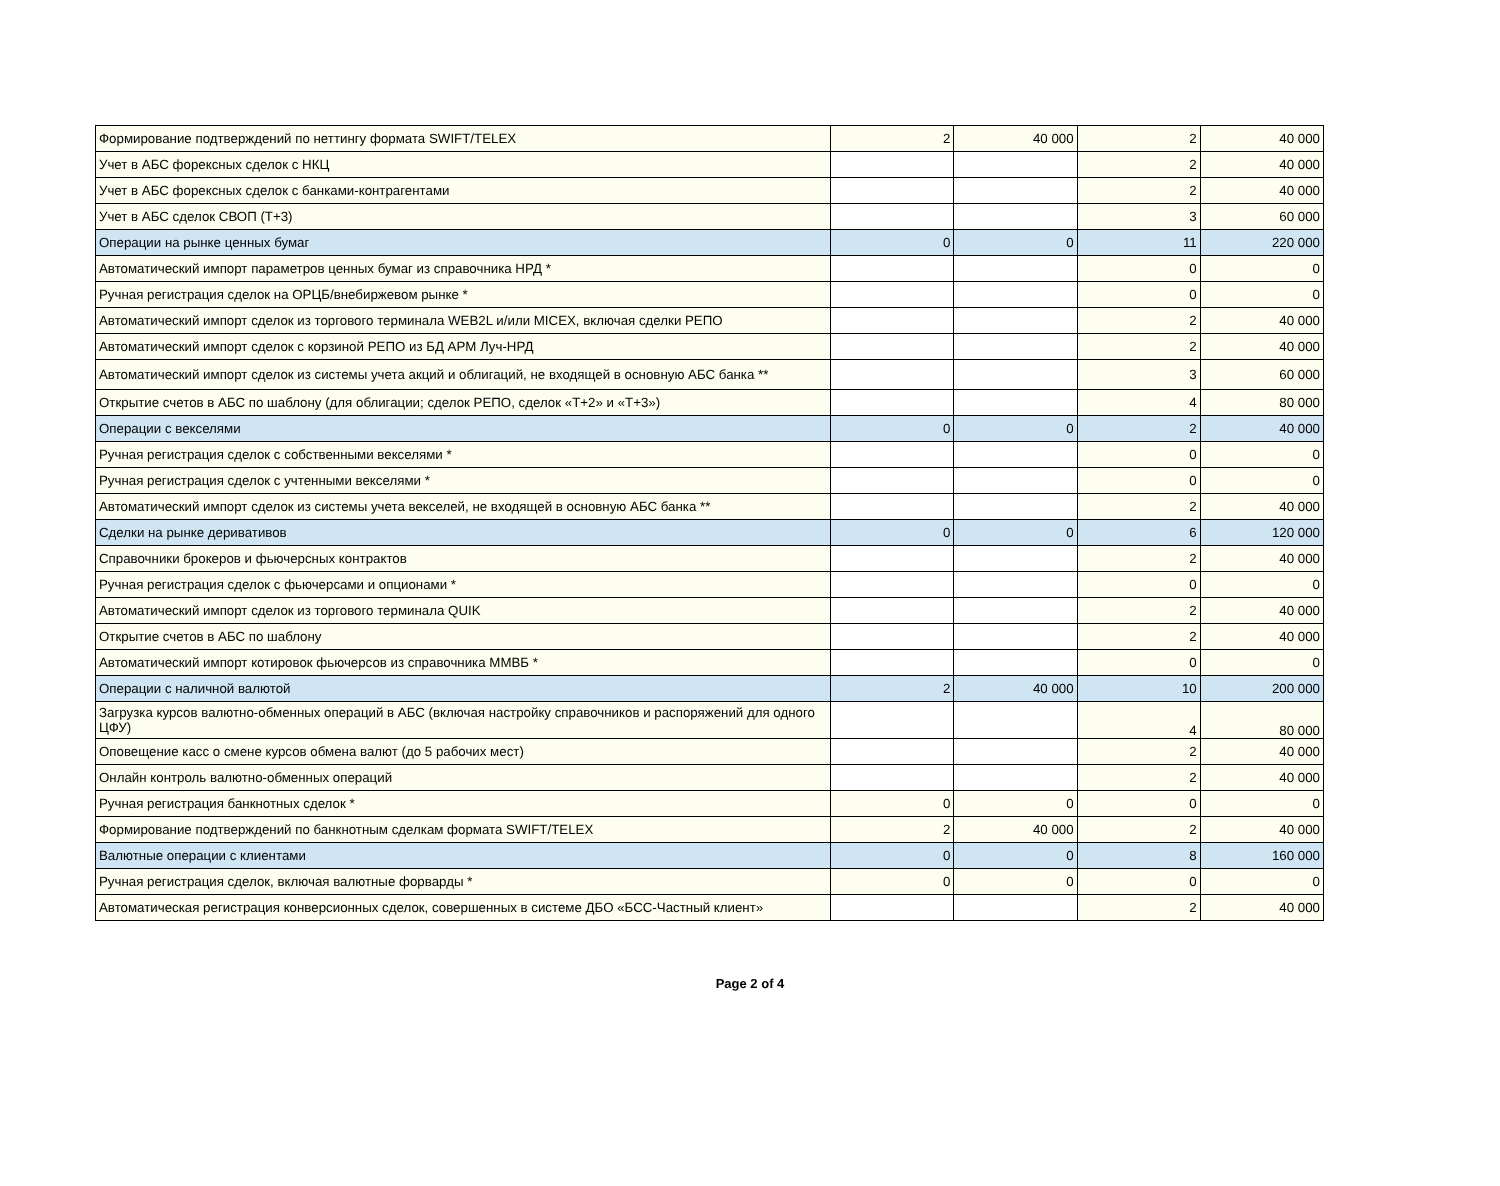| Формирование подтверждений по неттингу формата SWIFT/TELEX | 2 | 40 000 | 2 | 40 000 |
| Учет в АБС форексных сделок с НКЦ | | | 2 | 40 000 |
| Учет в АБС форексных сделок с банками-контрагентами | | | 2 | 40 000 |
| Учет в АБС сделок СВОП (T+3) | | | 3 | 60 000 |
| Операции на рынке ценных бумаг | 0 | 0 | 11 | 220 000 |
| Автоматический импорт параметров ценных бумаг из справочника НРД * | | | 0 | 0 |
| Ручная регистрация сделок на ОРЦБ/внебиржевом рынке * | | | 0 | 0 |
| Автоматический импорт сделок из торгового терминала WEB2L и/или MICEX, включая сделки РЕПО | | | 2 | 40 000 |
| Автоматический импорт сделок с корзиной РЕПО из БД АРМ Луч-НРД | | | 2 | 40 000 |
| Автоматический импорт сделок из системы учета акций и облигаций, не входящей в основную АБС банка ** | | | 3 | 60 000 |
| Открытие счетов в АБС по шаблону (для облигации; сделок РЕПО, сделок «Т+2» и «Т+3») | | | 4 | 80 000 |
| Операции с векселями | 0 | 0 | 2 | 40 000 |
| Ручная регистрация сделок с собственными векселями * | | | 0 | 0 |
| Ручная регистрация сделок с учтенными векселями * | | | 0 | 0 |
| Автоматический импорт сделок из системы учета векселей, не входящей в основную АБС банка ** | | | 2 | 40 000 |
| Сделки на рынке деривативов | 0 | 0 | 6 | 120 000 |
| Справочники брокеров и фьючерсных контрактов | | | 2 | 40 000 |
| Ручная регистрация сделок с фьючерсами и опционами * | | | 0 | 0 |
| Автоматический импорт сделок из торгового терминала QUIK | | | 2 | 40 000 |
| Открытие счетов в АБС по шаблону | | | 2 | 40 000 |
| Автоматический импорт котировок фьючерсов из справочника ММВБ * | | | 0 | 0 |
| Операции с наличной валютой | 2 | 40 000 | 10 | 200 000 |
| Загрузка курсов валютно-обменных операций в АБС (включая настройку справочников и распоряжений для одного ЦФУ) | | | 4 | 80 000 |
| Оповещение касс о смене курсов обмена валют (до 5 рабочих мест) | | | 2 | 40 000 |
| Онлайн контроль валютно-обменных операций | | | 2 | 40 000 |
| Ручная регистрация банкнотных сделок * | 0 | 0 | 0 | 0 |
| Формирование подтверждений по банкнотным сделкам формата SWIFT/TELEX | 2 | 40 000 | 2 | 40 000 |
| Валютные операции с клиентами | 0 | 0 | 8 | 160 000 |
| Ручная регистрация сделок, включая валютные форварды * | 0 | 0 | 0 | 0 |
| Автоматическая регистрация конверсионных сделок, совершенных в системе ДБО «БСС-Частный клиент» | | | 2 | 40 000 |
Page 2 of 4